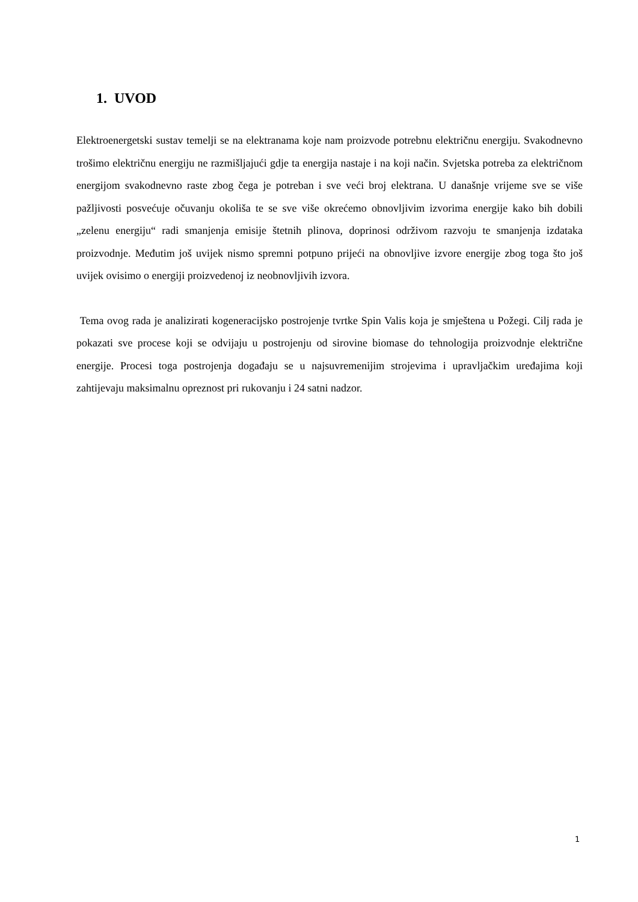1. UVOD
Elektroenergetski sustav temelji se na elektranama koje nam proizvode potrebnu električnu energiju. Svakodnevno trošimo električnu energiju ne razmišljajući gdje ta energija nastaje i na koji način. Svjetska potreba za električnom energijom svakodnevno raste zbog čega je potreban i sve veći broj elektrana. U današnje vrijeme sve se više pažljivosti posvećuje očuvanju okoliša te se sve više okrećemo obnovljivim izvorima energije kako bih dobili „zelenu energiju“ radi smanjenja emisije štetnih plinova, doprinosi održivom razvoju te smanjenja izdataka proizvodnje. Međutim još uvijek nismo spremni potpuno prijeći na obnovljive izvore energije zbog toga što još uvijek ovisimo o energiji proizvedenoj iz neobnovljivih izvora.
Tema ovog rada je analizirati kogeneracijsko postrojenje tvrtke Spin Valis koja je smještena u Požegi. Cilj rada je pokazati sve procese koji se odvijaju u postrojenju od sirovine biomase do tehnologija proizvodnje električne energije. Procesi toga postrojenja događaju se u najsuvremenijim strojevima i upravljačkim uređajima koji zahtijevaju maksimalnu opreznost pri rukovanju i 24 satni nadzor.
1